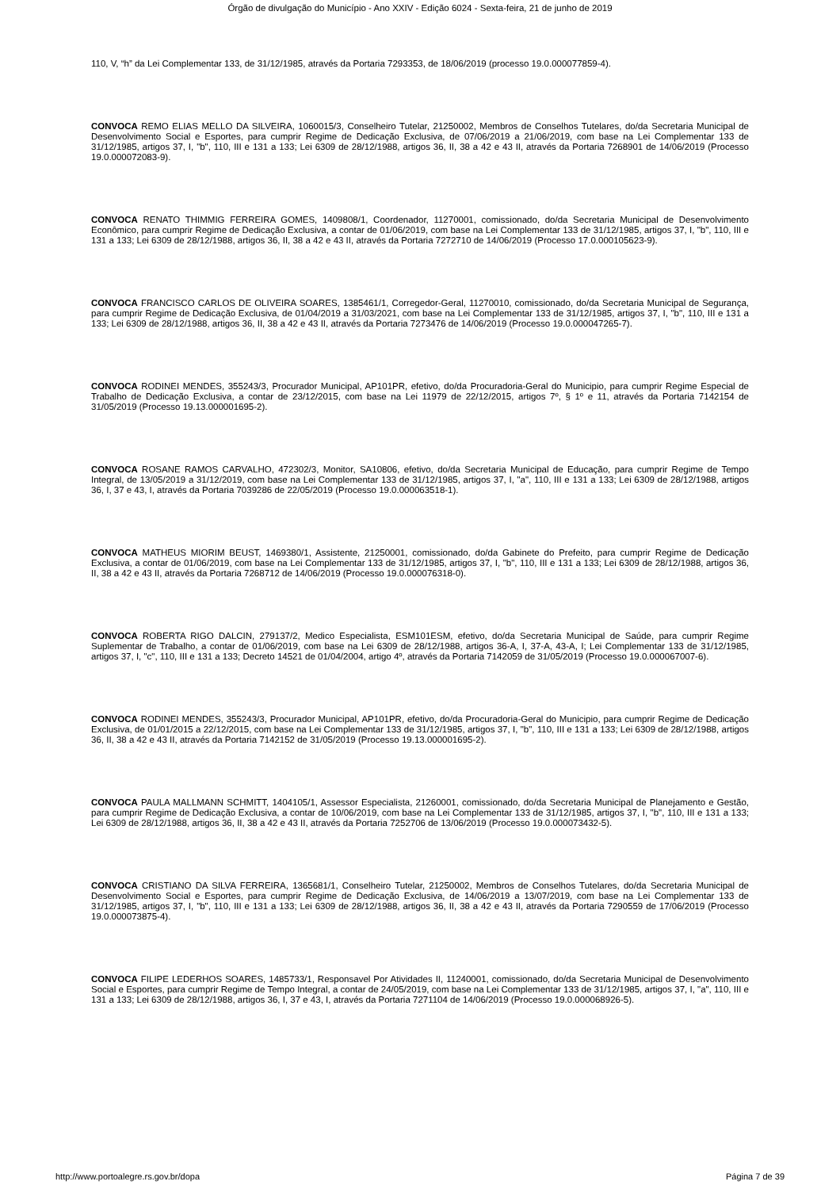Órgão de divulgação do Município - Ano XXIV - Edição 6024 - Sexta-feira, 21 de junho de 2019
110, V, “h” da Lei Complementar 133, de 31/12/1985, através da Portaria 7293353, de 18/06/2019 (processo 19.0.000077859-4).
CONVOCA REMO ELIAS MELLO DA SILVEIRA, 1060015/3, Conselheiro Tutelar, 21250002, Membros de Conselhos Tutelares, do/da Secretaria Municipal de Desenvolvimento Social e Esportes, para cumprir Regime de Dedicação Exclusiva, de 07/06/2019 a 21/06/2019, com base na Lei Complementar 133 de 31/12/1985, artigos 37, I, "b", 110, III e 131 a 133; Lei 6309 de 28/12/1988, artigos 36, II, 38 a 42 e 43 II, através da Portaria 7268901 de 14/06/2019 (Processo 19.0.000072083-9).
CONVOCA RENATO THIMMIG FERREIRA GOMES, 1409808/1, Coordenador, 11270001, comissionado, do/da Secretaria Municipal de Desenvolvimento Econômico, para cumprir Regime de Dedicação Exclusiva, a contar de 01/06/2019, com base na Lei Complementar 133 de 31/12/1985, artigos 37, I, "b", 110, III e 131 a 133; Lei 6309 de 28/12/1988, artigos 36, II, 38 a 42 e 43 II, através da Portaria 7272710 de 14/06/2019 (Processo 17.0.000105623-9).
CONVOCA FRANCISCO CARLOS DE OLIVEIRA SOARES, 1385461/1, Corregedor-Geral, 11270010, comissionado, do/da Secretaria Municipal de Segurança, para cumprir Regime de Dedicação Exclusiva, de 01/04/2019 a 31/03/2021, com base na Lei Complementar 133 de 31/12/1985, artigos 37, I, "b", 110, III e 131 a 133; Lei 6309 de 28/12/1988, artigos 36, II, 38 a 42 e 43 II, através da Portaria 7273476 de 14/06/2019 (Processo 19.0.000047265-7).
CONVOCA RODINEI MENDES, 355243/3, Procurador Municipal, AP101PR, efetivo, do/da Procuradoria-Geral do Municipio, para cumprir Regime Especial de Trabalho de Dedicação Exclusiva, a contar de 23/12/2015, com base na Lei 11979 de 22/12/2015, artigos 7º, § 1º e 11, através da Portaria 7142154 de 31/05/2019 (Processo 19.13.000001695-2).
CONVOCA ROSANE RAMOS CARVALHO, 472302/3, Monitor, SA10806, efetivo, do/da Secretaria Municipal de Educação, para cumprir Regime de Tempo Integral, de 13/05/2019 a 31/12/2019, com base na Lei Complementar 133 de 31/12/1985, artigos 37, I, "a", 110, III e 131 a 133; Lei 6309 de 28/12/1988, artigos 36, I, 37 e 43, I, através da Portaria 7039286 de 22/05/2019 (Processo 19.0.000063518-1).
CONVOCA MATHEUS MIORIM BEUST, 1469380/1, Assistente, 21250001, comissionado, do/da Gabinete do Prefeito, para cumprir Regime de Dedicação Exclusiva, a contar de 01/06/2019, com base na Lei Complementar 133 de 31/12/1985, artigos 37, I, "b", 110, III e 131 a 133; Lei 6309 de 28/12/1988, artigos 36, II, 38 a 42 e 43 II, através da Portaria 7268712 de 14/06/2019 (Processo 19.0.000076318-0).
CONVOCA ROBERTA RIGO DALCIN, 279137/2, Medico Especialista, ESM101ESM, efetivo, do/da Secretaria Municipal de Saúde, para cumprir Regime Suplementar de Trabalho, a contar de 01/06/2019, com base na Lei 6309 de 28/12/1988, artigos 36-A, I, 37-A, 43-A, I; Lei Complementar 133 de 31/12/1985, artigos 37, I, "c", 110, III e 131 a 133; Decreto 14521 de 01/04/2004, artigo 4º, através da Portaria 7142059 de 31/05/2019 (Processo 19.0.000067007-6).
CONVOCA RODINEI MENDES, 355243/3, Procurador Municipal, AP101PR, efetivo, do/da Procuradoria-Geral do Municipio, para cumprir Regime de Dedicação Exclusiva, de 01/01/2015 a 22/12/2015, com base na Lei Complementar 133 de 31/12/1985, artigos 37, I, "b", 110, III e 131 a 133; Lei 6309 de 28/12/1988, artigos 36, II, 38 a 42 e 43 II, através da Portaria 7142152 de 31/05/2019 (Processo 19.13.000001695-2).
CONVOCA PAULA MALLMANN SCHMITT, 1404105/1, Assessor Especialista, 21260001, comissionado, do/da Secretaria Municipal de Planejamento e Gestão, para cumprir Regime de Dedicação Exclusiva, a contar de 10/06/2019, com base na Lei Complementar 133 de 31/12/1985, artigos 37, I, "b", 110, III e 131 a 133; Lei 6309 de 28/12/1988, artigos 36, II, 38 a 42 e 43 II, através da Portaria 7252706 de 13/06/2019 (Processo 19.0.000073432-5).
CONVOCA CRISTIANO DA SILVA FERREIRA, 1365681/1, Conselheiro Tutelar, 21250002, Membros de Conselhos Tutelares, do/da Secretaria Municipal de Desenvolvimento Social e Esportes, para cumprir Regime de Dedicação Exclusiva, de 14/06/2019 a 13/07/2019, com base na Lei Complementar 133 de 31/12/1985, artigos 37, I, "b", 110, III e 131 a 133; Lei 6309 de 28/12/1988, artigos 36, II, 38 a 42 e 43 II, através da Portaria 7290559 de 17/06/2019 (Processo 19.0.000073875-4).
CONVOCA FILIPE LEDERHOS SOARES, 1485733/1, Responsavel Por Atividades II, 11240001, comissionado, do/da Secretaria Municipal de Desenvolvimento Social e Esportes, para cumprir Regime de Tempo Integral, a contar de 24/05/2019, com base na Lei Complementar 133 de 31/12/1985, artigos 37, I, "a", 110, III e 131 a 133; Lei 6309 de 28/12/1988, artigos 36, I, 37 e 43, I, através da Portaria 7271104 de 14/06/2019 (Processo 19.0.000068926-5).
http://www.portoalegre.rs.gov.br/dopa Página 7 de 39